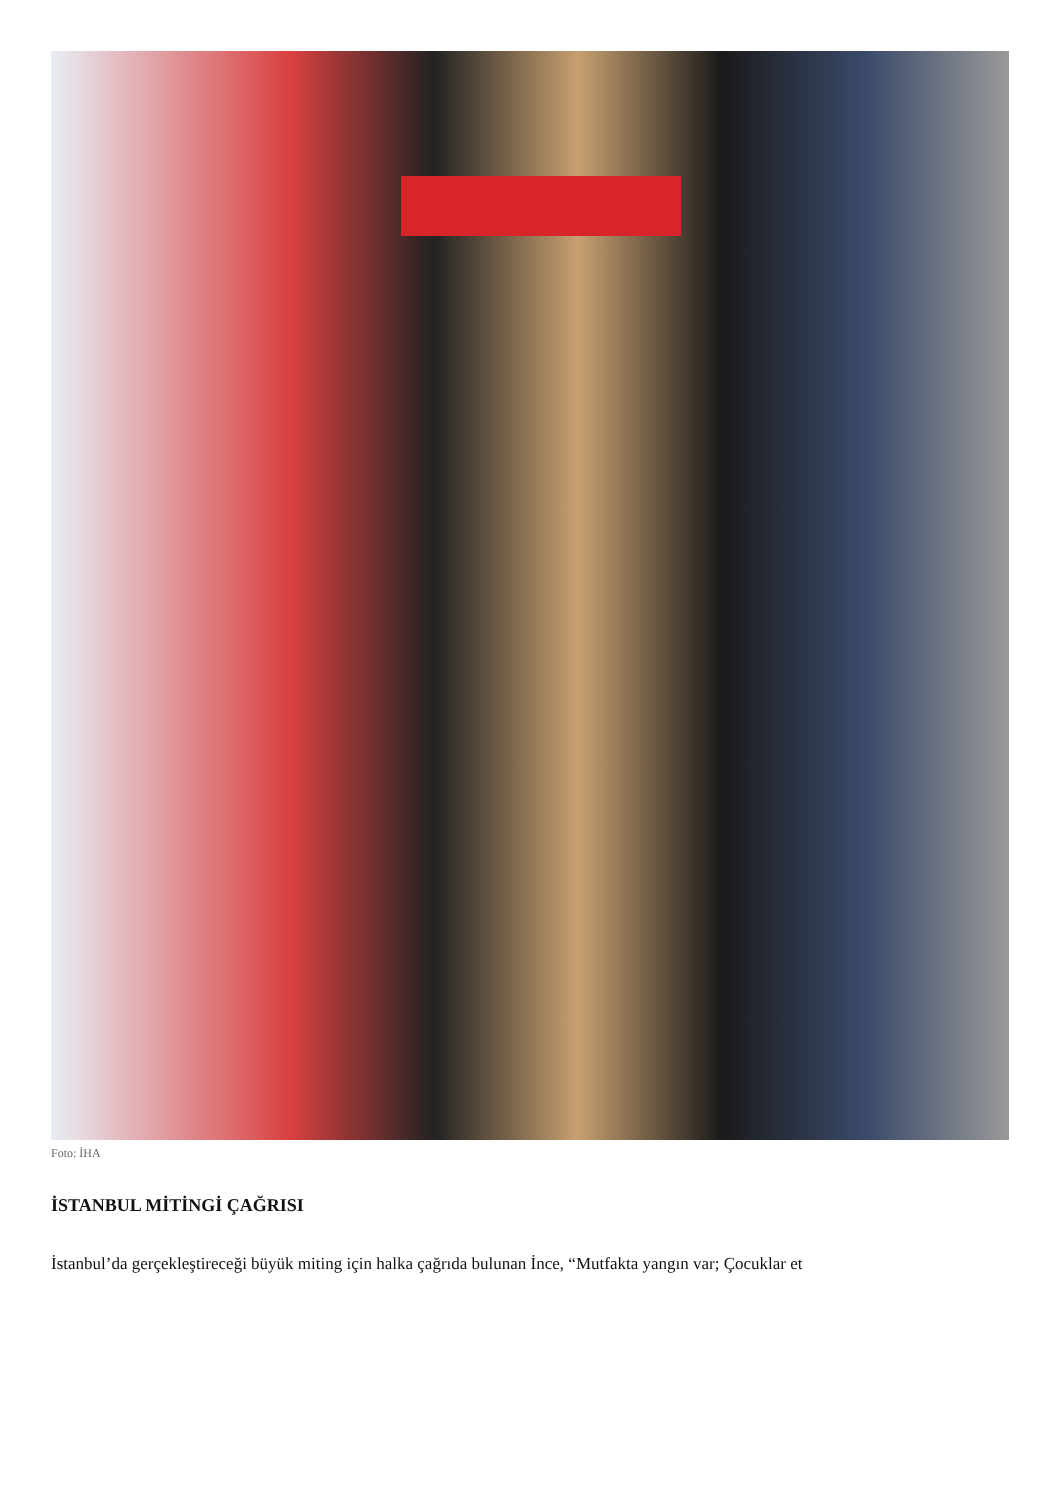Foto: İHA
İSTANBUL MİTİNGİ ÇAĞRISI
İstanbul’da gerçekleştireceği büyük miting için halka çağrıda bulunan İnce, “Mutfakta yangın var; Çocuklar et